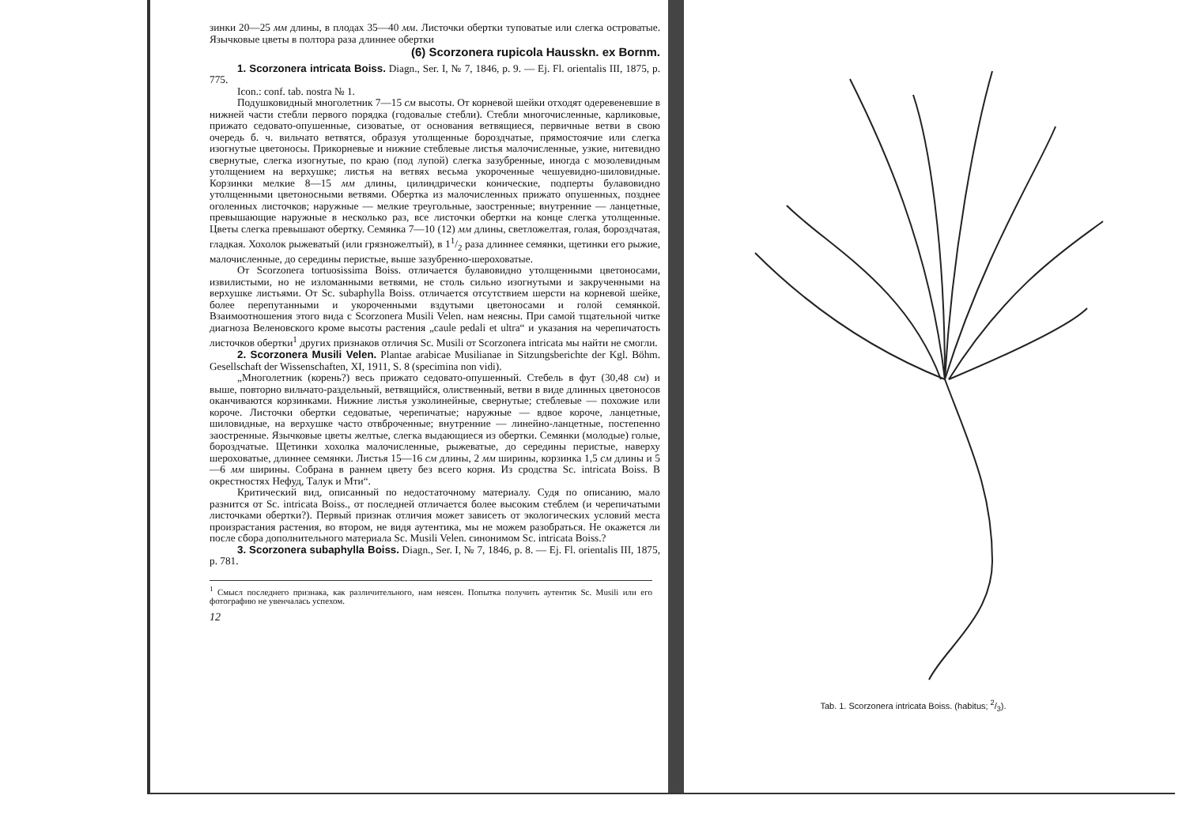зинки 20—25 мм длины, в плодах 35—40 мм. Листочки обертки туповатые или слегка островатые. Язычковые цветы в полтора раза длиннее обертки
(6) Scorzonera rupicola Hausskn. ex Bornm.
1. Scorzonera intricata Boiss. Diagn., Ser. I, № 7, 1846, p. 9. — Ej. Fl. orientalis III, 1875, p. 775.
Icon.: conf. tab. nostra № 1.
Подушковидный многолетник 7—15 см высоты. От корневой шейки отходят одеревеневшие в нижней части стебли первого порядка (годовалые стебли). Стебли многочисленные, карликовые, прижато седовато-опушенные, сизоватые, от основания ветвящиеся, первичные ветви в свою очередь б. ч. вильчато ветвятся, образуя утолщенные бороздчатые, прямостоячие или слегка изогнутые цветоносы. Прикорневые и нижние стеблевые листья малочисленные, узкие, нитевидно свернутые, слегка изогнутые, по краю (под лупой) слегка зазубренные, иногда с мозолевидным утолщением на верхушке; листья на ветвях весьма укороченные чешуевидно-шиловидные. Корзинки мелкие 8—15 мм длины, цилиндрически конические, подперты булавовидно утолщенными цветоносными ветвями. Обертка из малочисленных прижато опушенных, позднее оголенных листочков; наружные — мелкие треугольные, заостренные; внутренние — ланцетные, превышающие наружные в несколько раз, все листочки обертки на конце слегка утолщенные. Цветы слегка превышают обертку. Семянка 7—10 (12) мм длины, светложелтая, голая, бороздчатая, гладкая. Хохолок рыжеватый (или грязножелтый), в 11/2 раза длиннее семянки, щетинки его рыжие, малочисленные, до середины перистые, выше зазубренно-шероховатые.
От Scorzonera tortuosissima Boiss. отличается булавовидно утолщенными цветоносами, извилистыми, но не изломанными ветвями, не столь сильно изогнутыми и закрученными на верхушке листьями. От Sc. subaphylla Boiss. отличается отсутствием шерсти на корневой шейке, более перепутанными и укороченными вздутыми цветоносами и голой семянкой. Взаимоотношения этого вида с Scorzonera Musili Velen. нам неясны. При самой тщательной читке диагноза Веленовского кроме высоты растения „caule pedali et ultra“ и указания на черепичатость листочков обертки<sup>1</sup> других признаков отличия Sc. Musili от Scorzonera intricata мы найти не смогли.
2. Scorzonera Musili Velen. Plantae arabicae Musilianae in Sitzungsberichte der Kgl. Böhm. Gesellschaft der Wissenschaften, XI, 1911, S. 8 (specimina non vidi).
„Многолетник (корень?) весь прижато седовато-опушенный. Стебель в фут (30,48 см) и выше, повторно вильчато-раздельный, ветвящийся, олиственный, ветви в виде длинных цветоносов оканчиваются корзинками. Нижние листья узколинейные, свернутые; стеблевые — похожие или короче. Листочки обертки седоватые, черепичатые; наружные — вдвое короче, ланцетные, шиловидные, на верхушке часто отвброченные; внутренние — линейно-ланцетные, постепенно заостренные. Язычковые цветы желтые, слегка выдающиеся из обертки. Семянки (молодые) голые, бороздчатые. Щетинки хохолка малочисленные, рыжеватые, до середины перистые, наверху шероховатые, длиннее семянки. Листья 15—16 см длины, 2 мм ширины, корзинка 1,5 см длины и 5—6 мм ширины. Собрана в раннем цвету без всего корня. Из сродства Sc. intricata Boiss. В окрестностях Нефуд, Талук и Мти“.
Критический вид, описанный по недостаточному материалу. Судя по описанию, мало разнится от Sc. intricata Boiss., от последней отличается более высоким стеблем (и черепичатыми листочками обертки?). Первый признак отличия может зависеть от экологических условий места произрастания растения, во втором, не видя аутентика, мы не можем разобраться. Не окажется ли после сбора дополнительного материала Sc. Musili Velen. синонимом Sc. intricata Boiss.?
3. Scorzonera subaphylla Boiss. Diagn., Ser. I, № 7, 1846, p. 8. — Ej. Fl. orientalis III, 1875, p. 781.
<sup>1</sup> Смысл последнего признака, как различительного, нам неясен. Попытка получить аутентик Sc. Musili или его фотографию не увенчалась успехом.
12
Tab. 1. Scorzonera intricata Boiss. (habitus; 2/3).